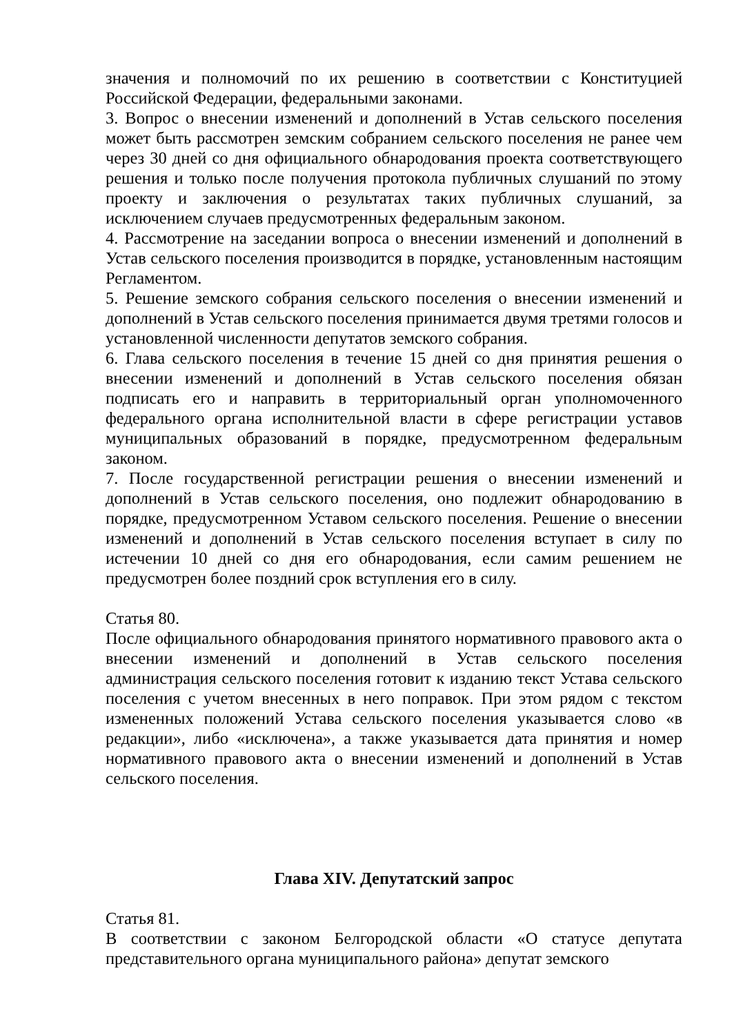значения и полномочий по их решению в соответствии с Конституцией Российской Федерации, федеральными законами.
3. Вопрос о внесении изменений и дополнений в Устав сельского поселения может быть рассмотрен земским собранием сельского поселения не ранее чем через 30 дней со дня официального обнародования проекта соответствующего решения и только после получения протокола публичных слушаний по этому проекту и заключения о результатах таких публичных слушаний, за исключением случаев предусмотренных федеральным законом.
4. Рассмотрение на заседании вопроса о внесении изменений и дополнений в Устав сельского поселения производится в порядке, установленным настоящим Регламентом.
5. Решение земского собрания сельского поселения о внесении изменений и дополнений в Устав сельского поселения принимается двумя третями голосов и установленной численности депутатов земского собрания.
6. Глава сельского поселения в течение 15 дней со дня принятия решения о внесении изменений и дополнений в Устав сельского поселения обязан подписать его и направить в территориальный орган уполномоченного федерального органа исполнительной власти в сфере регистрации уставов муниципальных образований в порядке, предусмотренном федеральным законом.
7. После государственной регистрации решения о внесении изменений и дополнений в Устав сельского поселения, оно подлежит обнародованию в порядке, предусмотренном Уставом сельского поселения. Решение о внесении изменений и дополнений в Устав сельского поселения вступает в силу по истечении 10 дней со дня его обнародования, если самим решением не предусмотрен более поздний срок вступления его в силу.
Статья 80.
После официального обнародования принятого нормативного правового акта о внесении изменений и дополнений в Устав сельского поселения администрация сельского поселения готовит к изданию текст Устава сельского поселения с учетом внесенных в него поправок. При этом рядом с текстом измененных положений Устава сельского поселения указывается слово «в редакции», либо «исключена», а также указывается дата принятия и номер нормативного правового акта о внесении изменений и дополнений в Устав сельского поселения.
Глава XIV. Депутатский запрос
Статья 81.
В соответствии с законом Белгородской области «О статусе депутата представительного органа муниципального района» депутат земского